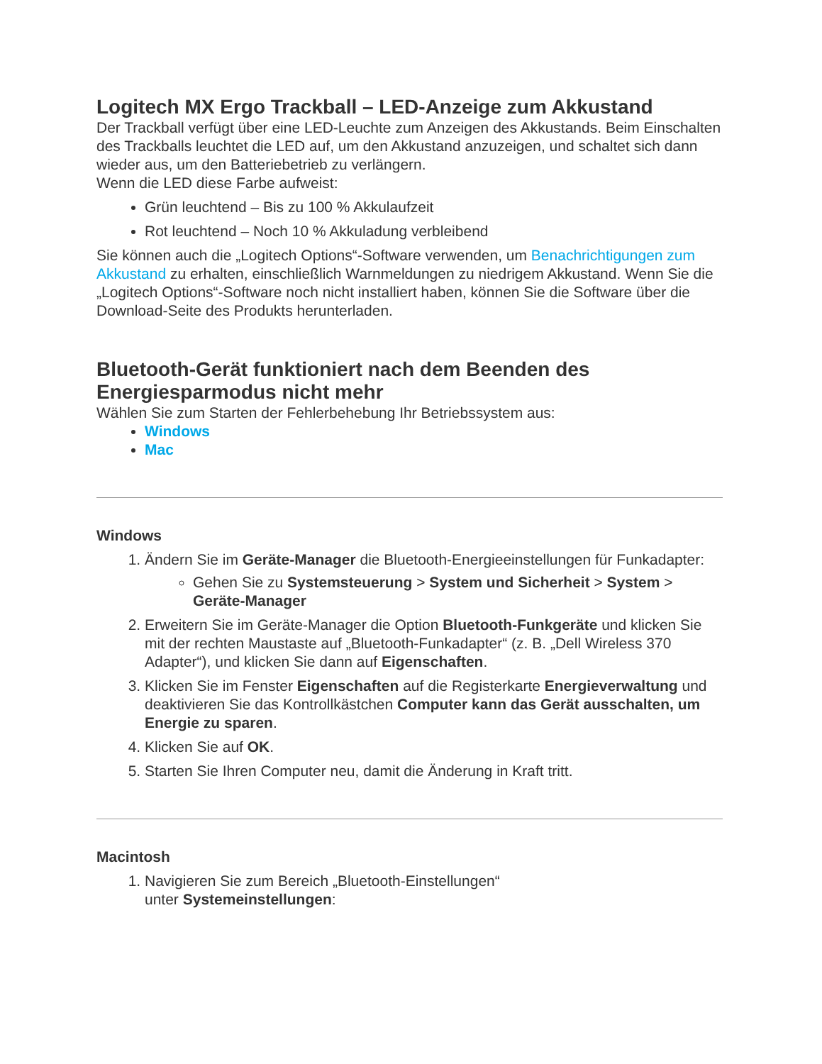Logitech MX Ergo Trackball – LED-Anzeige zum Akkustand
Der Trackball verfügt über eine LED-Leuchte zum Anzeigen des Akkustands. Beim Einschalten des Trackballs leuchtet die LED auf, um den Akkustand anzuzeigen, und schaltet sich dann wieder aus, um den Batteriebetrieb zu verlängern.
Wenn die LED diese Farbe aufweist:
Grün leuchtend – Bis zu 100 % Akkulaufzeit
Rot leuchtend – Noch 10 % Akkuladung verbleibend
Sie können auch die „Logitech Options“-Software verwenden, um Benachrichtigungen zum Akkustand zu erhalten, einschließlich Warnmeldungen zu niedrigem Akkustand. Wenn Sie die „Logitech Options“-Software noch nicht installiert haben, können Sie die Software über die Download-Seite des Produkts herunterladen.
Bluetooth-Gerät funktioniert nach dem Beenden des Energiesparmodus nicht mehr
Wählen Sie zum Starten der Fehlerbehebung Ihr Betriebssystem aus:
Windows
Mac
Windows
1. Ändern Sie im Geräte-Manager die Bluetooth-Energieeinstellungen für Funkadapter:
Gehen Sie zu Systemsteuerung > System und Sicherheit > System > Geräte-Manager
2. Erweitern Sie im Geräte-Manager die Option Bluetooth-Funkgeräte und klicken Sie mit der rechten Maustaste auf „Bluetooth-Funkadapter“ (z. B. „Dell Wireless 370 Adapter“), und klicken Sie dann auf Eigenschaften.
3. Klicken Sie im Fenster Eigenschaften auf die Registerkarte Energieverwaltung und deaktivieren Sie das Kontrollkästchen Computer kann das Gerät ausschalten, um Energie zu sparen.
4. Klicken Sie auf OK.
5. Starten Sie Ihren Computer neu, damit die Änderung in Kraft tritt.
Macintosh
1. Navigieren Sie zum Bereich „Bluetooth-Einstellungen“
unter Systemeinstellungen: